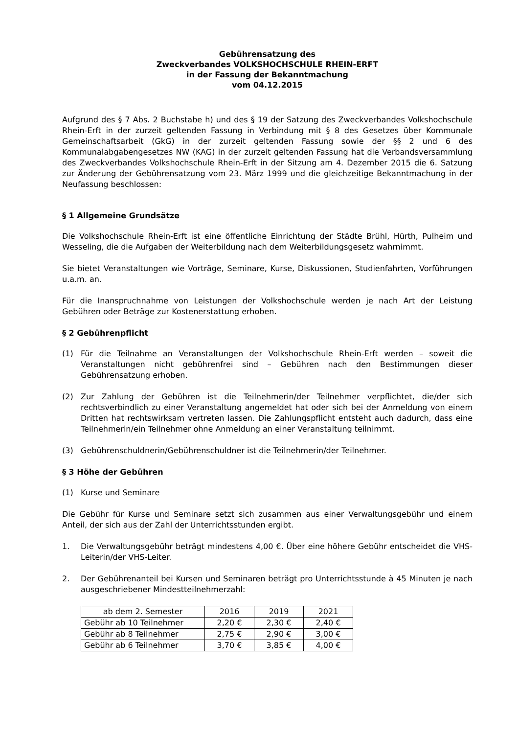Gebührensatzung des
Zweckverbandes VOLKSHOCHSCHULE RHEIN-ERFT
in der Fassung der Bekanntmachung
vom 04.12.2015
Aufgrund des § 7 Abs. 2 Buchstabe h) und des § 19 der Satzung des Zweckverbandes Volkshochschule Rhein-Erft in der zurzeit geltenden Fassung in Verbindung mit § 8 des Gesetzes über Kommunale Gemeinschaftsarbeit (GkG) in der zurzeit geltenden Fassung sowie der §§ 2 und 6 des Kommunalabgabengesetzes NW (KAG) in der zurzeit geltenden Fassung hat die Verbandsversammlung des Zweckverbandes Volkshochschule Rhein-Erft in der Sitzung am 4. Dezember 2015 die 6. Satzung zur Änderung der Gebührensatzung vom 23. März 1999 und die gleichzeitige Bekanntmachung in der Neufassung beschlossen:
§ 1 Allgemeine Grundsätze
Die Volkshochschule Rhein-Erft ist eine öffentliche Einrichtung der Städte Brühl, Hürth, Pulheim und Wesseling, die die Aufgaben der Weiterbildung nach dem Weiterbildungsgesetz wahrnimmt.
Sie bietet Veranstaltungen wie Vorträge, Seminare, Kurse, Diskussionen, Studienfahrten, Vorführungen u.a.m. an.
Für die Inanspruchnahme von Leistungen der Volkshochschule werden je nach Art der Leistung Gebühren oder Beträge zur Kostenerstattung erhoben.
§ 2 Gebührenpflicht
(1) Für die Teilnahme an Veranstaltungen der Volkshochschule Rhein-Erft werden – soweit die Veranstaltungen nicht gebührenfrei sind – Gebühren nach den Bestimmungen dieser Gebührensatzung erhoben.
(2) Zur Zahlung der Gebühren ist die Teilnehmerin/der Teilnehmer verpflichtet, die/der sich rechtsverbindlich zu einer Veranstaltung angemeldet hat oder sich bei der Anmeldung von einem Dritten hat rechtswirksam vertreten lassen. Die Zahlungspflicht entsteht auch dadurch, dass eine Teilnehmerin/ein Teilnehmer ohne Anmeldung an einer Veranstaltung teilnimmt.
(3) Gebührenschuldnerin/Gebührenschuldner ist die Teilnehmerin/der Teilnehmer.
§ 3 Höhe der Gebühren
(1) Kurse und Seminare
Die Gebühr für Kurse und Seminare setzt sich zusammen aus einer Verwaltungsgebühr und einem Anteil, der sich aus der Zahl der Unterrichtsstunden ergibt.
1. Die Verwaltungsgebühr beträgt mindestens 4,00 €. Über eine höhere Gebühr entscheidet die VHS-Leiterin/der VHS-Leiter.
2. Der Gebührenanteil bei Kursen und Seminaren beträgt pro Unterrichtsstunde à 45 Minuten je nach ausgeschriebener Mindestteilnehmerzahl:
| ab dem 2. Semester | 2016 | 2019 | 2021 |
| Gebühr ab 10 Teilnehmer | 2,20 € | 2,30 € | 2,40 € |
| Gebühr ab 8 Teilnehmer | 2,75 € | 2,90 € | 3,00 € |
| Gebühr ab 6 Teilnehmer | 3,70 € | 3,85 € | 4,00 € |